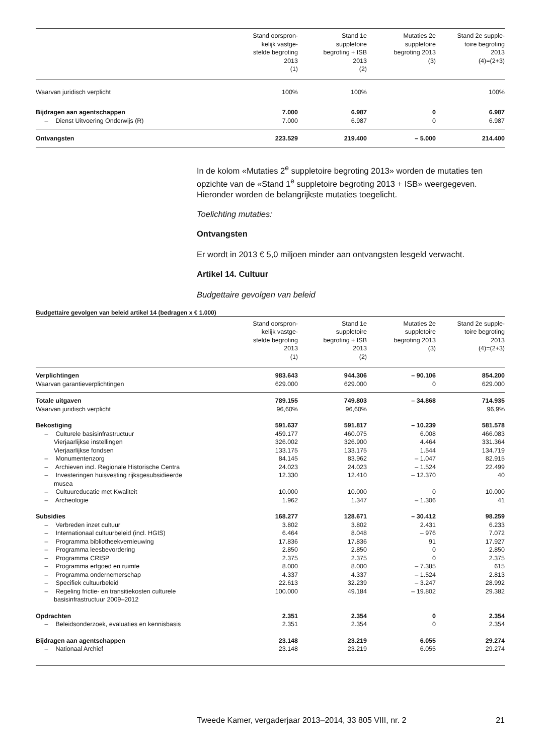| | Stand oorspron- kelijk vastge- stelde begroting 2013 (1) | Stand 1e suppletoire begroting + ISB 2013 (2) | Mutaties 2e suppletoire begroting 2013 (3) | Stand 2e supple- toire begroting 2013 (4)=(2+3) |
| --- | --- | --- | --- | --- |
| Waarvan juridisch verplicht | 100% | 100% | | 100% |
| Bijdragen aan agentschappen | 7.000 | 6.987 | 0 | 6.987 |
| – Dienst Uitvoering Onderwijs (R) | 7.000 | 6.987 | 0 | 6.987 |
| Ontvangsten | 223.529 | 219.400 | – 5.000 | 214.400 |
In de kolom «Mutaties 2<sup>e</sup> suppletoire begroting 2013» worden de mutaties ten opzichte van de «Stand 1<sup>e</sup> suppletoire begroting 2013 + ISB» weerge­geven. Hieronder worden de belangrijkste mutaties toegelicht.
Toelichting mutaties:
Ontvangsten
Er wordt in 2013 € 5,0 miljoen minder aan ontvangsten lesgeld verwacht.
Artikel 14. Cultuur
Budgettaire gevolgen van beleid
Budgettaire gevolgen van beleid artikel 14 (bedragen x € 1.000)
| | Stand oorspron- kelijk vastge- stelde begroting 2013 (1) | Stand 1e suppletoire begroting + ISB 2013 (2) | Mutaties 2e suppletoire begroting 2013 (3) | Stand 2e supple- toire begroting 2013 (4)=(2+3) |
| --- | --- | --- | --- | --- |
| Verplichtingen | 983.643 | 944.306 | – 90.106 | 854.200 |
| Waarvan garantieverplichtingen | 629.000 | 629.000 | 0 | 629.000 |
| Totale uitgaven | 789.155 | 749.803 | – 34.868 | 714.935 |
| Waarvan juridisch verplicht | 96,60% | 96,60% | | 96,9% |
| Bekostiging | 591.637 | 591.817 | – 10.239 | 581.578 |
| – Culturele basisinfrastructuur | 459.177 | 460.075 | 6.008 | 466.083 |
| Vierjaarlijkse instellingen | 326.002 | 326.900 | 4.464 | 331.364 |
| Vierjaarlijkse fondsen | 133.175 | 133.175 | 1.544 | 134.719 |
| – Monumentenzorg | 84.145 | 83.962 | – 1.047 | 82.915 |
| – Archieven incl. Regionale Historische Centra | 24.023 | 24.023 | – 1.524 | 22.499 |
| – Investeringen huisvesting rijksgesubsidieerde musea | 12.330 | 12.410 | – 12.370 | 40 |
| – Cultuureducatie met Kwaliteit | 10.000 | 10.000 | 0 | 10.000 |
| – Archeologie | 1.962 | 1.347 | – 1.306 | 41 |
| Subsidies | 168.277 | 128.671 | – 30.412 | 98.259 |
| – Verbreden inzet cultuur | 3.802 | 3.802 | 2.431 | 6.233 |
| – Internationaal cultuurbeleid (incl. HGIS) | 6.464 | 8.048 | – 976 | 7.072 |
| – Programma bibliotheekvernieuwing | 17.836 | 17.836 | 91 | 17.927 |
| – Programma leesbevordering | 2.850 | 2.850 | 0 | 2.850 |
| – Programma CRISP | 2.375 | 2.375 | 0 | 2.375 |
| – Programma erfgoed en ruimte | 8.000 | 8.000 | – 7.385 | 615 |
| – Programma ondernemerschap | 4.337 | 4.337 | – 1.524 | 2.813 |
| – Specifiek cultuurbeleid | 22.613 | 32.239 | – 3.247 | 28.992 |
| – Regeling frictie- en transitiekosten culturele basisinfrastructuur 2009–2012 | 100.000 | 49.184 | – 19.802 | 29.382 |
| Opdrachten | 2.351 | 2.354 | 0 | 2.354 |
| – Beleidsonderzoek, evaluaties en kennisbasis | 2.351 | 2.354 | 0 | 2.354 |
| Bijdragen aan agentschappen | 23.148 | 23.219 | 6.055 | 29.274 |
| – Nationaal Archief | 23.148 | 23.219 | 6.055 | 29.274 |
Tweede Kamer, vergaderjaar 2013–2014, 33 805 VIII, nr. 2 21